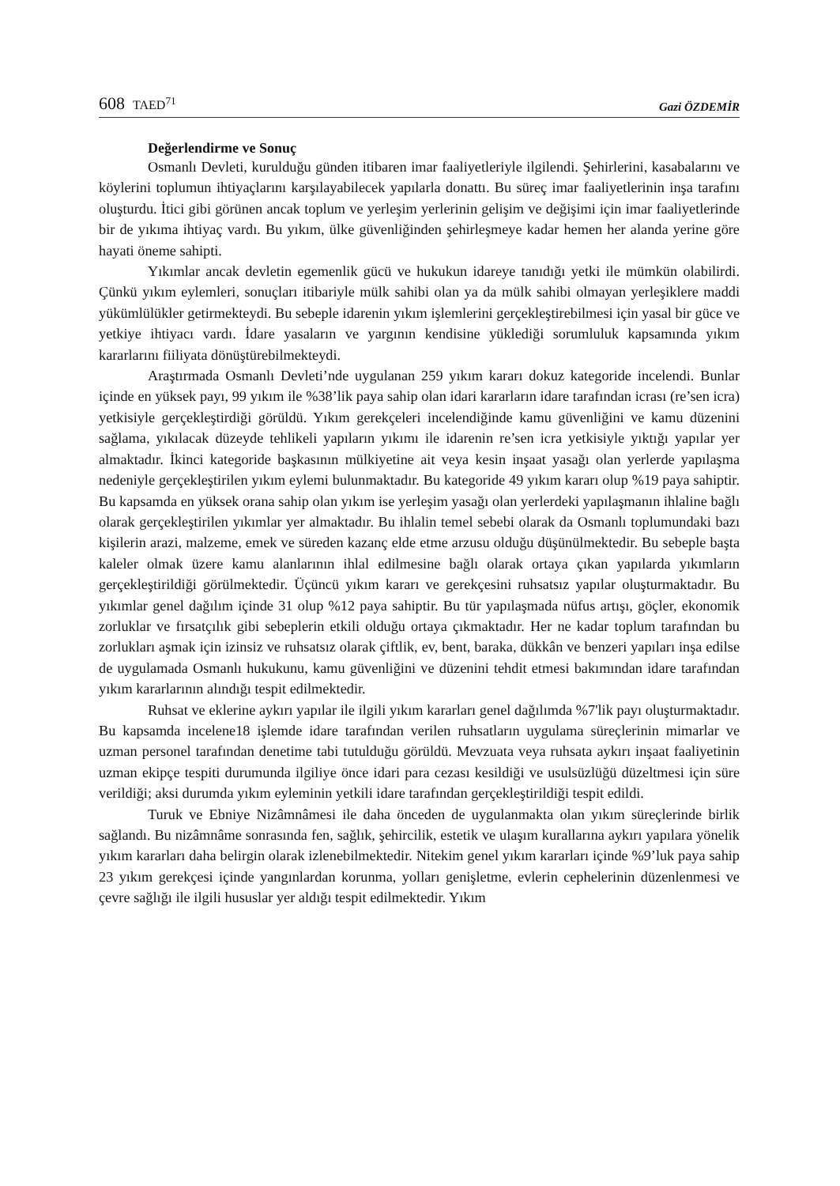608 TAED<sup>71</sup>
Gazi ÖZDEMİR
Değerlendirme ve Sonuç
Osmanlı Devleti, kurulduğu günden itibaren imar faaliyetleriyle ilgilendi. Şehirlerini, kasabalarını ve köylerini toplumun ihtiyaçlarını karşılayabilecek yapılarla donattı. Bu süreç imar faaliyetlerinin inşa tarafını oluşturdu. İtici gibi görünen ancak toplum ve yerleşim yerlerinin gelişim ve değişimi için imar faaliyetlerinde bir de yıkıma ihtiyaç vardı. Bu yıkım, ülke güvenliğinden şehirleşmeye kadar hemen her alanda yerine göre hayati öneme sahipti.
Yıkımlar ancak devletin egemenlik gücü ve hukukun idareye tanıdığı yetki ile mümkün olabilirdi. Çünkü yıkım eylemleri, sonuçları itibariyle mülk sahibi olan ya da mülk sahibi olmayan yerleşiklere maddi yükümlülükler getirmekteydi. Bu sebeple idarenin yıkım işlemlerini gerçekleştirebilmesi için yasal bir güce ve yetkiye ihtiyacı vardı. İdare yasaların ve yargının kendisine yüklediği sorumluluk kapsamında yıkım kararlarını fiiliyata dönüştürebilmekteydi.
Araştırmada Osmanlı Devleti’nde uygulanan 259 yıkım kararı dokuz kategoride incelendi. Bunlar içinde en yüksek payı, 99 yıkım ile %38’lik paya sahip olan idari kararların idare tarafından icrası (re’sen icra) yetkisiyle gerçekleştirdiği görüldü. Yıkım gerekçeleri incelendiğinde kamu güvenliğini ve kamu düzenini sağlama, yıkılacak düzeyde tehlikeli yapıların yıkımı ile idarenin re’sen icra yetkisiyle yıktığı yapılar yer almaktadır. İkinci kategoride başkasının mülkiyetine ait veya kesin inşaat yasağı olan yerlerde yapılaşma nedeniyle gerçekleştirilen yıkım eylemi bulunmaktadır. Bu kategoride 49 yıkım kararı olup %19 paya sahiptir. Bu kapsamda en yüksek orana sahip olan yıkım ise yerleşim yasağı olan yerlerdeki yapılaşmanın ihlaline bağlı olarak gerçekleştirilen yıkımlar yer almaktadır. Bu ihlalin temel sebebi olarak da Osmanlı toplumundaki bazı kişilerin arazi, malzeme, emek ve süreden kazanç elde etme arzusu olduğu düşünülmektedir. Bu sebeple başta kaleler olmak üzere kamu alanlarının ihlal edilmesine bağlı olarak ortaya çıkan yapılarda yıkımların gerçekleştirildiği görülmektedir. Üçüncü yıkım kararı ve gerekçesini ruhsatsız yapılar oluşturmaktadır. Bu yıkımlar genel dağılım içinde 31 olup %12 paya sahiptir. Bu tür yapılaşmada nüfus artışı, göçler, ekonomik zorluklar ve fırsatçılık gibi sebeplerin etkili olduğu ortaya çıkmaktadır. Her ne kadar toplum tarafından bu zorlukları aşmak için izinsiz ve ruhsatsız olarak çiftlik, ev, bent, baraka, dükkân ve benzeri yapıları inşa edilse de uygulamada Osmanlı hukukunu, kamu güvenliğini ve düzenini tehdit etmesi bakımından idare tarafından yıkım kararlarının alındığı tespit edilmektedir.
Ruhsat ve eklerine aykırı yapılar ile ilgili yıkım kararları genel dağılımda %7'lik payı oluşturmaktadır. Bu kapsamda incelene18 işlemde idare tarafından verilen ruhsatların uygulama süreçlerinin mimarlar ve uzman personel tarafından denetime tabi tutulduğu görüldü. Mevzuata veya ruhsata aykırı inşaat faaliyetinin uzman ekipçe tespiti durumunda ilgiliye önce idari para cezası kesildiği ve usulsüzlüğü düzeltmesi için süre verildiği; aksi durumda yıkım eyleminin yetkili idare tarafından gerçekleştirildiği tespit edildi.
Turuk ve Ebniye Nizâmnâmesi ile daha önceden de uygulanmakta olan yıkım süreçlerinde birlik sağlandı. Bu nizâmnâme sonrasında fen, sağlık, şehircilik, estetik ve ulaşım kurallarına aykırı yapılara yönelik yıkım kararları daha belirgin olarak izlenebilmektedir. Nitekim genel yıkım kararları içinde %9’luk paya sahip 23 yıkım gerekçesi içinde yangınlardan korunma, yolları genişletme, evlerin cephelerinin düzenlenmesi ve çevre sağlığı ile ilgili hususlar yer aldığı tespit edilmektedir. Yıkım